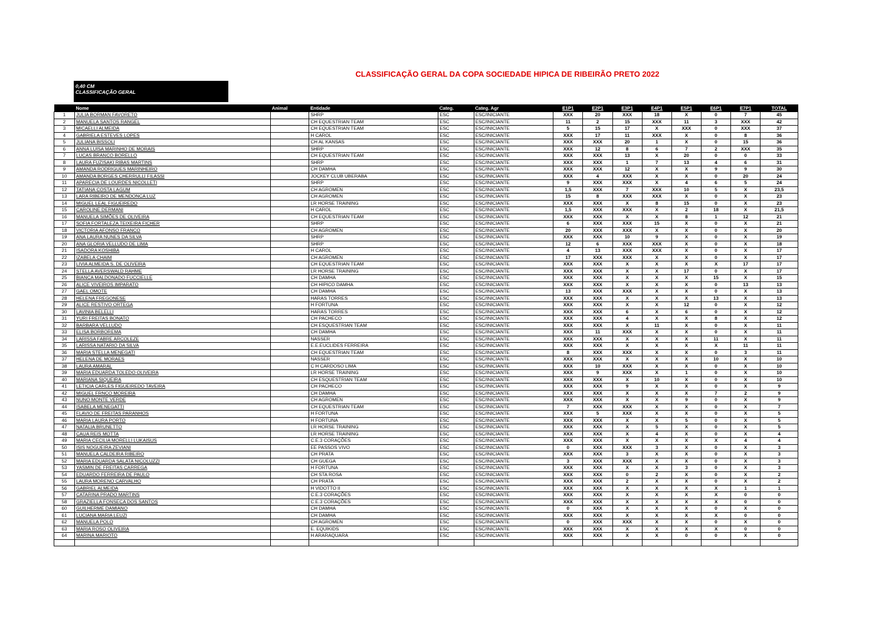CLASSIFICAÇÃO GERAL DA COPA SOCIEDADE HIPICA DE RIBEIRÃO PRETO 2022
0,40 CM
CLASSIFICAÇÃO GERAL
| | Nome | Animal | Entidade | Categ. | Categ. Agr | E1P1 | E2P1 | E3P1 | E4P1 | E5P1 | E6P1 | E7P1 | TOTAL |
| --- | --- | --- | --- | --- | --- | --- | --- | --- | --- | --- | --- | --- | --- |
| 1 | JULIA BORMAN FAVORETO | | SHRP | ESC | ESC/INICIANTE | XXX | 20 | XXX | 18 | X | 0 | 7 | 45 |
| 2 | MANUELA SANTOS RANGEL | | CH EQUESTRIAN TEAM | ESC | ESC/INICIANTE | 11 | 2 | 15 | XXX | 11 | 3 | XXX | 42 |
| 3 | MICAELLI ALMEIDA | | CH EQUESTRIAN TEAM | ESC | ESC/INICIANTE | 5 | 15 | 17 | X | XXX | 0 | XXX | 37 |
| 4 | GABRIELA ESTEVES LOPES | | H CAROL | ESC | ESC/INICIANTE | XXX | 17 | 11 | XXX | X | 0 | 8 | 36 |
| 5 | JULIANA BISSOLI | | CH AL KANSAS | ESC | ESC/INICIANTE | XXX | XXX | 20 | 1 | X | 0 | 15 | 36 |
| 6 | ANNA LUISA MARINHO DE MORAIS | | SHRP | ESC | ESC/INICIANTE | XXX | 12 | 8 | 6 | 7 | 2 | XXX | 35 |
| 7 | LUCAS BRANCO BORELLO | | CH EQUESTRIAN TEAM | ESC | ESC/INICIANTE | XXX | XXX | 13 | X | 20 | 0 | 0 | 33 |
| 8 | LAURA FUZISAKI RIBAS MARTINS | | SHRP | ESC | ESC/INICIANTE | XXX | XXX | 1 | 7 | 13 | 4 | 6 | 31 |
| 9 | AMANDA RODRIGUES MARINHEIRO | | CH DAMHA | ESC | ESC/INICIANTE | XXX | XXX | 12 | X | X | 9 | 9 | 30 |
| 10 | AMANDA BORGES CHERRULLI FILASSI | | JOCKEY CLUB UBERABA | ESC | ESC/INICIANTE | XXX | 4 | XXX | X | X | 0 | 20 | 24 |
| 11 | APARECIA DE LOURDES NICOLLETI | | SHRP | ESC | ESC/INICIANTE | 9 | XXX | XXX | X | 4 | 6 | 5 | 24 |
| 12 | TATIANA COSTA LAGUM | | CH AGROMEN | ESC | ESC/INICIANTE | 1,5 | XXX | 7 | XXX | 10 | 5 | X | 23,5 |
| 13 | LARA RIBEIRO DE MENDONCA LUZ | | CH AGROMEN | ESC | ESC/INICIANTE | 15 | 8 | XXX | XXX | X | 0 | X | 23 |
| 14 | MIGUEL LEAL FIGUEIREDO | | LR HORSE TRAINING | ESC | ESC/INICIANTE | XXX | XXX | X | 8 | 15 | 0 | X | 23 |
| 15 | CAROLINE DERMANI | | H CAROL | ESC | ESC/INICIANTE | 1,5 | XXX | XXX | X | 2 | 18 | X | 21,5 |
| 16 | MANUELA SIMÕES DE OLIVEIRA | | CH EQUESTRIAN TEAM | ESC | ESC/INICIANTE | XXX | XXX | X | X | 8 | 1 | 12 | 21 |
| 17 | SOFIA FORTALEZA TEIXEIRA FICHER | | SHRP | ESC | ESC/INICIANTE | 6 | XXX | XXX | 15 | X | 0 | X | 21 |
| 18 | VICTORIA AFONSO FRANCO | | CH AGROMEN | ESC | ESC/INICIANTE | 20 | XXX | XXX | X | X | 0 | X | 20 |
| 19 | ANA LAURA NUNES DA SILVA | | SHRP | ESC | ESC/INICIANTE | XXX | XXX | 10 | 9 | X | 0 | X | 19 |
| 20 | ANA GLORIA VELLUDO DE LIMA | | SHRP | ESC | ESC/INICIANTE | 12 | 6 | XXX | XXX | X | 0 | X | 18 |
| 21 | ISADORA KOSHIBA | | H CAROL | ESC | ESC/INICIANTE | 4 | 13 | XXX | XXX | X | 0 | X | 17 |
| 22 | IZABELA CHAIM | | CH AGROMEN | ESC | ESC/INICIANTE | 17 | XXX | XXX | X | X | 0 | X | 17 |
| 23 | LIVIA ALMEIDA S. DE OLIVEIRA | | CH EQUESTRIAN TEAM | ESC | ESC/INICIANTE | XXX | XXX | X | X | X | X | 17 | 17 |
| 24 | STELLA AVERSWALD RAHME | | LR HORSE TRAINING | ESC | ESC/INICIANTE | XXX | XXX | X | X | 17 | 0 | X | 17 |
| 25 | BIANCA MALDONADO FUCCIELLE | | CH DAMHA | ESC | ESC/INICIANTE | XXX | XXX | X | X | X | 15 | X | 15 |
| 26 | ALICE VIVEIROS IMPARATO | | CH HIPICO DAMHA | ESC | ESC/INICIANTE | XXX | XXX | X | X | X | 0 | 13 | 13 |
| 27 | GAEL OMOTE | | CH DAMHA | ESC | ESC/INICIANTE | 13 | XXX | XXX | X | X | 0 | X | 13 |
| 28 | HELENA FREGONESE | | HARAS TORRES | ESC | ESC/INICIANTE | XXX | XXX | X | X | X | 13 | X | 13 |
| 29 | ALICE RESTIVO ORTEGA | | H FORTUNA | ESC | ESC/INICIANTE | XXX | XXX | X | X | 12 | 0 | X | 12 |
| 30 | LAVINIA BELELLI | | HARAS TORRES | ESC | ESC/INICIANTE | XXX | XXX | 6 | X | 6 | 0 | X | 12 |
| 31 | YURI FREITAS BONATO | | CH PACHECO | ESC | ESC/INICIANTE | XXX | XXX | 4 | X | X | 8 | X | 12 |
| 32 | BARBARA VELLUDO | | CH ESQUESTRIAN TEAM | ESC | ESC/INICIANTE | XXX | XXX | X | 11 | X | 0 | X | 11 |
| 33 | ELISA BORBOREMA | | CH DAMHA | ESC | ESC/INICIANTE | XXX | 11 | XXX | X | X | 0 | X | 11 |
| 34 | LARISSA FABRE ARCOLEZE | | NASSER | ESC | ESC/INICIANTE | XXX | XXX | X | X | X | 11 | X | 11 |
| 35 | LARISSA NATARIO DA SILVA | | E.E.EUCLIDES FERREIRA | ESC | ESC/INICIANTE | XXX | XXX | X | X | X | X | 11 | 11 |
| 36 | MARIA STELLA MENEGATI | | CH EQUESTRIAN TEAM | ESC | ESC/INICIANTE | 8 | XXX | XXX | X | X | 0 | 3 | 11 |
| 37 | HELENA DE MORAES | | NASSER | ESC | ESC/INICIANTE | XXX | XXX | X | X | X | 10 | X | 10 |
| 38 | LAURA AMARAL | | C H CARDOSO LIMA | ESC | ESC/INICIANTE | XXX | 10 | XXX | X | X | 0 | X | 10 |
| 39 | MARIA EDUARDA TOLEDO OLIVEIRA | | LR HORSE TRAINING | ESC | ESC/INICIANTE | XXX | 9 | XXX | X | 1 | 0 | X | 10 |
| 40 | MARIANA SIQUEIRA | | CH ESQUESTRIAN TEAM | ESC | ESC/INICIANTE | XXX | XXX | X | 10 | X | 0 | X | 10 |
| 41 | LETICIA CARLES FIGUEIREDO TAVEIRA | | CH PACHECO | ESC | ESC/INICIANTE | XXX | XXX | 9 | X | X | 0 | X | 9 |
| 42 | MIGUEL FRNCO MOREIRA | | CH DAMHA | ESC | ESC/INICIANTE | XXX | XXX | X | X | X | 7 | 2 | 9 |
| 43 | NUNO MONTE VERDE | | CH AGROMEN | ESC | ESC/INICIANTE | XXX | XXX | X | X | 9 | 0 | X | 9 |
| 44 | ISABELA MENEGATTI | | CH EQUESTRIAN TEAM | ESC | ESC/INICIANTE | 7 | XXX | XXX | X | X | 0 | X | 7 |
| 45 | FLAVIO DE FREITAS PARANHOS | | H FORTUNA | ESC | ESC/INICIANTE | XXX | 5 | XXX | X | X | 0 | X | 5 |
| 46 | MARIA LAURA PORTO | | H FORTUNA | ESC | ESC/INICIANTE | XXX | XXX | X | X | 5 | 0 | X | 5 |
| 47 | NATALIA BRUNETTO | | LR HORSE TRAINING | ESC | ESC/INICIANTE | XXX | XXX | X | 5 | X | 0 | X | 5 |
| 48 | CAUA REIS MOTTA | | LR HORSE TRAINING | ESC | ESC/INICIANTE | XXX | XXX | X | 4 | X | 0 | X | 4 |
| 49 | MARIA CECILIA MORELLI LUKAISUS | | C.E.3 CORAÇÕES | ESC | ESC/INICIANTE | XXX | XXX | X | X | X | X | 4 | 4 |
| 50 | ISIS NOGUEIRA ZEVIANI | | EE PASSOS VIVO | ESC | ESC/INICIANTE | 0 | XXX | XXX | 3 | X | 0 | X | 3 |
| 51 | MANUELA CALDEIRA RIBEIRO | | CH PRATA | ESC | ESC/INICIANTE | XXX | XXX | 3 | X | X | 0 | X | 3 |
| 52 | MARIA EDUARDA SALATA NICOLUZZI | | CH GUEGA | ESC | ESC/INICIANTE | 3 | XXX | XXX | X | X | 0 | X | 3 |
| 53 | YASMIN DE FREITAS CARREGA | | H FORTUNA | ESC | ESC/INICIANTE | XXX | XXX | X | X | 3 | 0 | X | 3 |
| 54 | EDUARDO FERREIRA DE PAULO | | CH STA ROSA | ESC | ESC/INICIANTE | XXX | XXX | 0 | 2 | X | 0 | X | 2 |
| 55 | LAURA MORENO CARVALHO | | CH PRATA | ESC | ESC/INICIANTE | XXX | XXX | 2 | X | X | 0 | X | 2 |
| 56 | GABRIEL ALMEIDA | | H VIDOTTO II | ESC | ESC/INICIANTE | XXX | XXX | X | X | X | X | 1 | 1 |
| 57 | CATARINA PRADO MARTINS | | C.E.3 CORAÇÕES | ESC | ESC/INICIANTE | XXX | XXX | X | X | X | X | 0 | 0 |
| 58 | GRAZIELLA FONSECA DOS SANTOS | | C.E.3 CORAÇÕES | ESC | ESC/INICIANTE | XXX | XXX | X | X | X | X | 0 | 0 |
| 60 | GUILHERME DAMIANO | | CH DAMHA | ESC | ESC/INICIANTE | 0 | XXX | X | X | X | 0 | X | 0 |
| 61 | LUCIANA MARIA LEUZI | | CH DAMHA | ESC | ESC/INICIANTE | XXX | XXX | X | X | X | X | 0 | 0 |
| 62 | MANUELA POLO | | CH AGROMEN | ESC | ESC/INICIANTE | 0 | XXX | XXX | X | X | 0 | X | 0 |
| 63 | MARIA ROSO OLIVEIRA | | E. EQUIKIDS | ESC | ESC/INICIANTE | XXX | XXX | X | X | X | X | 0 | 0 |
| 64 | MARINA MARIOTO | | H ARARAQUARA | ESC | ESC/INICIANTE | XXX | XXX | X | X | 0 | 0 | X | 0 |